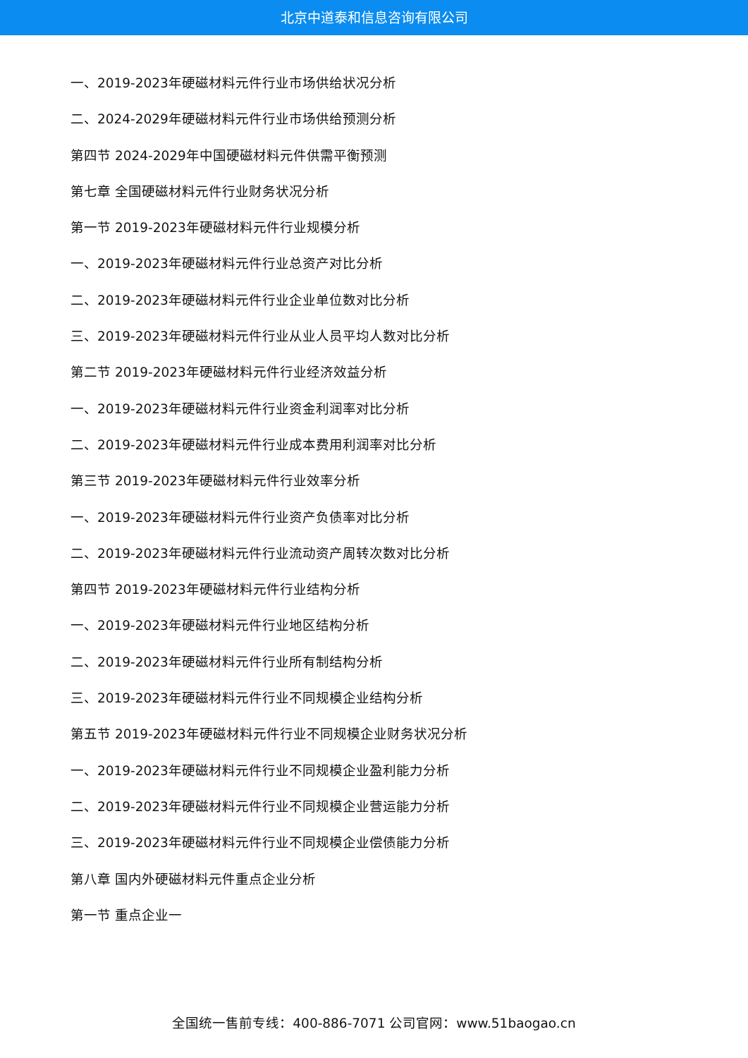北京中道泰和信息咨询有限公司
一、2019-2023年硬磁材料元件行业市场供给状况分析
二、2024-2029年硬磁材料元件行业市场供给预测分析
第四节 2024-2029年中国硬磁材料元件供需平衡预测
第七章 全国硬磁材料元件行业财务状况分析
第一节 2019-2023年硬磁材料元件行业规模分析
一、2019-2023年硬磁材料元件行业总资产对比分析
二、2019-2023年硬磁材料元件行业企业单位数对比分析
三、2019-2023年硬磁材料元件行业从业人员平均人数对比分析
第二节 2019-2023年硬磁材料元件行业经济效益分析
一、2019-2023年硬磁材料元件行业资金利润率对比分析
二、2019-2023年硬磁材料元件行业成本费用利润率对比分析
第三节 2019-2023年硬磁材料元件行业效率分析
一、2019-2023年硬磁材料元件行业资产负债率对比分析
二、2019-2023年硬磁材料元件行业流动资产周转次数对比分析
第四节 2019-2023年硬磁材料元件行业结构分析
一、2019-2023年硬磁材料元件行业地区结构分析
二、2019-2023年硬磁材料元件行业所有制结构分析
三、2019-2023年硬磁材料元件行业不同规模企业结构分析
第五节 2019-2023年硬磁材料元件行业不同规模企业财务状况分析
一、2019-2023年硬磁材料元件行业不同规模企业盈利能力分析
二、2019-2023年硬磁材料元件行业不同规模企业营运能力分析
三、2019-2023年硬磁材料元件行业不同规模企业偿债能力分析
第八章 国内外硬磁材料元件重点企业分析
第一节 重点企业一
全国统一售前专线：400-886-7071 公司官网：www.51baogao.cn